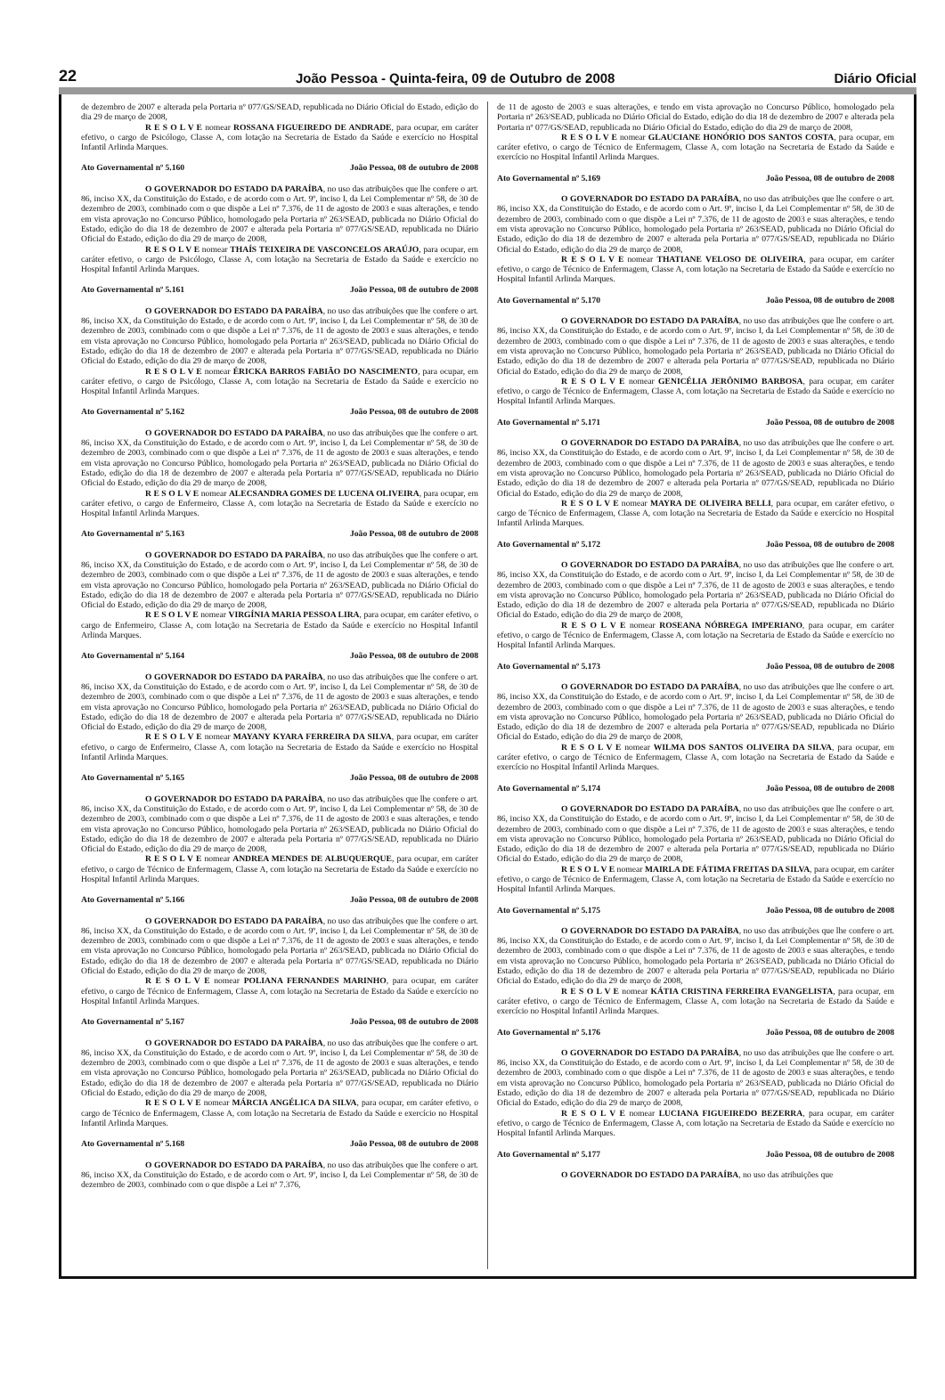22 João Pessoa - Quinta-feira, 09 de Outubro de 2008 Diário Oficial
de dezembro de 2007 e alterada pela Portaria nº 077/GS/SEAD, republicada no Diário Oficial do Estado, edição do dia 29 de março de 2008,
R E S O L V E nomear ROSSANA FIGUEIREDO DE ANDRADE, para ocupar, em caráter efetivo, o cargo de Psicólogo, Classe A, com lotação na Secretaria de Estado da Saúde e exercício no Hospital Infantil Arlinda Marques.
Ato Governamental nº 5.160 João Pessoa, 08 de outubro de 2008
O GOVERNADOR DO ESTADO DA PARAÍBA, no uso das atribuições que lhe confere o art. 86, inciso XX, da Constituição do Estado, e de acordo com o Art. 9º, inciso I, da Lei Complementar nº 58, de 30 de dezembro de 2003, combinado com o que dispõe a Lei nº 7.376, de 11 de agosto de 2003 e suas alterações, e tendo em vista aprovação no Concurso Público, homologado pela Portaria nº 263/SEAD, publicada no Diário Oficial do Estado, edição do dia 18 de dezembro de 2007 e alterada pela Portaria nº 077/GS/SEAD, republicada no Diário Oficial do Estado, edição do dia 29 de março de 2008,
R E S O L V E nomear THAÍS TEIXEIRA DE VASCONCELOS ARAÚJO, para ocupar, em caráter efetivo, o cargo de Psicólogo, Classe A, com lotação na Secretaria de Estado da Saúde e exercício no Hospital Infantil Arlinda Marques.
Ato Governamental nº 5.161 João Pessoa, 08 de outubro de 2008
O GOVERNADOR DO ESTADO DA PARAÍBA, no uso das atribuições que lhe confere o art. 86, inciso XX, da Constituição do Estado, e de acordo com o Art. 9º, inciso I, da Lei Complementar nº 58, de 30 de dezembro de 2003, combinado com o que dispõe a Lei nº 7.376, de 11 de agosto de 2003 e suas alterações, e tendo em vista aprovação no Concurso Público, homologado pela Portaria nº 263/SEAD, publicada no Diário Oficial do Estado, edição do dia 18 de dezembro de 2007 e alterada pela Portaria nº 077/GS/SEAD, republicada no Diário Oficial do Estado, edição do dia 29 de março de 2008,
R E S O L V E nomear ÉRICKA BARROS FABIÃO DO NASCIMENTO, para ocupar, em caráter efetivo, o cargo de Psicólogo, Classe A, com lotação na Secretaria de Estado da Saúde e exercício no Hospital Infantil Arlinda Marques.
Ato Governamental nº 5.162 João Pessoa, 08 de outubro de 2008
O GOVERNADOR DO ESTADO DA PARAÍBA, no uso das atribuições que lhe confere o art. 86, inciso XX, da Constituição do Estado, e de acordo com o Art. 9º, inciso I, da Lei Complementar nº 58, de 30 de dezembro de 2003, combinado com o que dispõe a Lei nº 7.376, de 11 de agosto de 2003 e suas alterações, e tendo em vista aprovação no Concurso Público, homologado pela Portaria nº 263/SEAD, publicada no Diário Oficial do Estado, edição do dia 18 de dezembro de 2007 e alterada pela Portaria nº 077/GS/SEAD, republicada no Diário Oficial do Estado, edição do dia 29 de março de 2008,
R E S O L V E nomear ALECSANDRA GOMES DE LUCENA OLIVEIRA, para ocupar, em caráter efetivo, o cargo de Enfermeiro, Classe A, com lotação na Secretaria de Estado da Saúde e exercício no Hospital Infantil Arlinda Marques.
Ato Governamental nº 5.163 João Pessoa, 08 de outubro de 2008
O GOVERNADOR DO ESTADO DA PARAÍBA, no uso das atribuições que lhe confere o art. 86, inciso XX, da Constituição do Estado, e de acordo com o Art. 9º, inciso I, da Lei Complementar nº 58, de 30 de dezembro de 2003, combinado com o que dispõe a Lei nº 7.376, de 11 de agosto de 2003 e suas alterações, e tendo em vista aprovação no Concurso Público, homologado pela Portaria nº 263/SEAD, publicada no Diário Oficial do Estado, edição do dia 18 de dezembro de 2007 e alterada pela Portaria nº 077/GS/SEAD, republicada no Diário Oficial do Estado, edição do dia 29 de março de 2008,
R E S O L V E nomear VIRGÍNIA MARIA PESSOA LIRA, para ocupar, em caráter efetivo, o cargo de Enfermeiro, Classe A, com lotação na Secretaria de Estado da Saúde e exercício no Hospital Infantil Arlinda Marques.
Ato Governamental nº 5.164 João Pessoa, 08 de outubro de 2008
O GOVERNADOR DO ESTADO DA PARAÍBA, no uso das atribuições que lhe confere o art. 86, inciso XX, da Constituição do Estado, e de acordo com o Art. 9º, inciso I, da Lei Complementar nº 58, de 30 de dezembro de 2003, combinado com o que dispõe a Lei nº 7.376, de 11 de agosto de 2003 e suas alterações, e tendo em vista aprovação no Concurso Público, homologado pela Portaria nº 263/SEAD, publicada no Diário Oficial do Estado, edição do dia 18 de dezembro de 2007 e alterada pela Portaria nº 077/GS/SEAD, republicada no Diário Oficial do Estado, edição do dia 29 de março de 2008,
R E S O L V E nomear MAYANY KYARA FERREIRA DA SILVA, para ocupar, em caráter efetivo, o cargo de Enfermeiro, Classe A, com lotação na Secretaria de Estado da Saúde e exercício no Hospital Infantil Arlinda Marques.
Ato Governamental nº 5.165 João Pessoa, 08 de outubro de 2008
O GOVERNADOR DO ESTADO DA PARAÍBA, no uso das atribuições que lhe confere o art. 86, inciso XX, da Constituição do Estado, e de acordo com o Art. 9º, inciso I, da Lei Complementar nº 58, de 30 de dezembro de 2003, combinado com o que dispõe a Lei nº 7.376, de 11 de agosto de 2003 e suas alterações, e tendo em vista aprovação no Concurso Público, homologado pela Portaria nº 263/SEAD, publicada no Diário Oficial do Estado, edição do dia 18 de dezembro de 2007 e alterada pela Portaria nº 077/GS/SEAD, republicada no Diário Oficial do Estado, edição do dia 29 de março de 2008,
R E S O L V E nomear ANDREA MENDES DE ALBUQUERQUE, para ocupar, em caráter efetivo, o cargo de Técnico de Enfermagem, Classe A, com lotação na Secretaria de Estado da Saúde e exercício no Hospital Infantil Arlinda Marques.
Ato Governamental nº 5.166 João Pessoa, 08 de outubro de 2008
O GOVERNADOR DO ESTADO DA PARAÍBA, no uso das atribuições que lhe confere o art. 86, inciso XX, da Constituição do Estado, e de acordo com o Art. 9º, inciso I, da Lei Complementar nº 58, de 30 de dezembro de 2003, combinado com o que dispõe a Lei nº 7.376, de 11 de agosto de 2003 e suas alterações, e tendo em vista aprovação no Concurso Público, homologado pela Portaria nº 263/SEAD, publicada no Diário Oficial do Estado, edição do dia 18 de dezembro de 2007 e alterada pela Portaria nº 077/GS/SEAD, republicada no Diário Oficial do Estado, edição do dia 29 de março de 2008,
R E S O L V E nomear POLIANA FERNANDES MARINHO, para ocupar, em caráter efetivo, o cargo de Técnico de Enfermagem, Classe A, com lotação na Secretaria de Estado da Saúde e exercício no Hospital Infantil Arlinda Marques.
Ato Governamental nº 5.167 João Pessoa, 08 de outubro de 2008
O GOVERNADOR DO ESTADO DA PARAÍBA, no uso das atribuições que lhe confere o art. 86, inciso XX, da Constituição do Estado, e de acordo com o Art. 9º, inciso I, da Lei Complementar nº 58, de 30 de dezembro de 2003, combinado com o que dispõe a Lei nº 7.376, de 11 de agosto de 2003 e suas alterações, e tendo em vista aprovação no Concurso Público, homologado pela Portaria nº 263/SEAD, publicada no Diário Oficial do Estado, edição do dia 18 de dezembro de 2007 e alterada pela Portaria nº 077/GS/SEAD, republicada no Diário Oficial do Estado, edição do dia 29 de março de 2008,
R E S O L V E nomear MÁRCIA ANGÉLICA DA SILVA, para ocupar, em caráter efetivo, o cargo de Técnico de Enfermagem, Classe A, com lotação na Secretaria de Estado da Saúde e exercício no Hospital Infantil Arlinda Marques.
Ato Governamental nº 5.168 João Pessoa, 08 de outubro de 2008
O GOVERNADOR DO ESTADO DA PARAÍBA, no uso das atribuições que lhe confere o art. 86, inciso XX, da Constituição do Estado, e de acordo com o Art. 9º, inciso I, da Lei Complementar nº 58, de 30 de dezembro de 2003, combinado com o que dispõe a Lei nº 7.376,
de 11 de agosto de 2003 e suas alterações, e tendo em vista aprovação no Concurso Público, homologado pela Portaria nº 263/SEAD, publicada no Diário Oficial do Estado, edição do dia 18 de dezembro de 2007 e alterada pela Portaria nº 077/GS/SEAD, republicada no Diário Oficial do Estado, edição do dia 29 de março de 2008,
R E S O L V E nomear GLAUCIANE HONÓRIO DOS SANTOS COSTA, para ocupar, em caráter efetivo, o cargo de Técnico de Enfermagem, Classe A, com lotação na Secretaria de Estado da Saúde e exercício no Hospital Infantil Arlinda Marques.
Ato Governamental nº 5.169 João Pessoa, 08 de outubro de 2008
O GOVERNADOR DO ESTADO DA PARAÍBA, no uso das atribuições que lhe confere o art. 86, inciso XX, da Constituição do Estado, e de acordo com o Art. 9º, inciso I, da Lei Complementar nº 58, de 30 de dezembro de 2003, combinado com o que dispõe a Lei nº 7.376, de 11 de agosto de 2003 e suas alterações, e tendo em vista aprovação no Concurso Público, homologado pela Portaria nº 263/SEAD, publicada no Diário Oficial do Estado, edição do dia 18 de dezembro de 2007 e alterada pela Portaria nº 077/GS/SEAD, republicada no Diário Oficial do Estado, edição do dia 29 de março de 2008,
R E S O L V E nomear THATIANE VELOSO DE OLIVEIRA, para ocupar, em caráter efetivo, o cargo de Técnico de Enfermagem, Classe A, com lotação na Secretaria de Estado da Saúde e exercício no Hospital Infantil Arlinda Marques.
Ato Governamental nº 5.170 João Pessoa, 08 de outubro de 2008
O GOVERNADOR DO ESTADO DA PARAÍBA, no uso das atribuições que lhe confere o art. 86, inciso XX, da Constituição do Estado, e de acordo com o Art. 9º, inciso I, da Lei Complementar nº 58, de 30 de dezembro de 2003, combinado com o que dispõe a Lei nº 7.376, de 11 de agosto de 2003 e suas alterações, e tendo em vista aprovação no Concurso Público, homologado pela Portaria nº 263/SEAD, publicada no Diário Oficial do Estado, edição do dia 18 de dezembro de 2007 e alterada pela Portaria nº 077/GS/SEAD, republicada no Diário Oficial do Estado, edição do dia 29 de março de 2008,
R E S O L V E nomear GENICÉLIA JERÔNIMO BARBOSA, para ocupar, em caráter efetivo, o cargo de Técnico de Enfermagem, Classe A, com lotação na Secretaria de Estado da Saúde e exercício no Hospital Infantil Arlinda Marques.
Ato Governamental nº 5.171 João Pessoa, 08 de outubro de 2008
O GOVERNADOR DO ESTADO DA PARAÍBA, no uso das atribuições que lhe confere o art. 86, inciso XX, da Constituição do Estado, e de acordo com o Art. 9º, inciso I, da Lei Complementar nº 58, de 30 de dezembro de 2003, combinado com o que dispõe a Lei nº 7.376, de 11 de agosto de 2003 e suas alterações, e tendo em vista aprovação no Concurso Público, homologado pela Portaria nº 263/SEAD, publicada no Diário Oficial do Estado, edição do dia 18 de dezembro de 2007 e alterada pela Portaria nº 077/GS/SEAD, republicada no Diário Oficial do Estado, edição do dia 29 de março de 2008,
R E S O L V E nomear MAYRA DE OLIVEIRA BELLI, para ocupar, em caráter efetivo, o cargo de Técnico de Enfermagem, Classe A, com lotação na Secretaria de Estado da Saúde e exercício no Hospital Infantil Arlinda Marques.
Ato Governamental nº 5.172 João Pessoa, 08 de outubro de 2008
O GOVERNADOR DO ESTADO DA PARAÍBA, no uso das atribuições que lhe confere o art. 86, inciso XX, da Constituição do Estado, e de acordo com o Art. 9º, inciso I, da Lei Complementar nº 58, de 30 de dezembro de 2003, combinado com o que dispõe a Lei nº 7.376, de 11 de agosto de 2003 e suas alterações, e tendo em vista aprovação no Concurso Público, homologado pela Portaria nº 263/SEAD, publicada no Diário Oficial do Estado, edição do dia 18 de dezembro de 2007 e alterada pela Portaria nº 077/GS/SEAD, republicada no Diário Oficial do Estado, edição do dia 29 de março de 2008,
R E S O L V E nomear ROSEANA NÓBREGA IMPERIANO, para ocupar, em caráter efetivo, o cargo de Técnico de Enfermagem, Classe A, com lotação na Secretaria de Estado da Saúde e exercício no Hospital Infantil Arlinda Marques.
Ato Governamental nº 5.173 João Pessoa, 08 de outubro de 2008
O GOVERNADOR DO ESTADO DA PARAÍBA, no uso das atribuições que lhe confere o art. 86, inciso XX, da Constituição do Estado, e de acordo com o Art. 9º, inciso I, da Lei Complementar nº 58, de 30 de dezembro de 2003, combinado com o que dispõe a Lei nº 7.376, de 11 de agosto de 2003 e suas alterações, e tendo em vista aprovação no Concurso Público, homologado pela Portaria nº 263/SEAD, publicada no Diário Oficial do Estado, edição do dia 18 de dezembro de 2007 e alterada pela Portaria nº 077/GS/SEAD, republicada no Diário Oficial do Estado, edição do dia 29 de março de 2008,
R E S O L V E nomear WILMA DOS SANTOS OLIVEIRA DA SILVA, para ocupar, em caráter efetivo, o cargo de Técnico de Enfermagem, Classe A, com lotação na Secretaria de Estado da Saúde e exercício no Hospital Infantil Arlinda Marques.
Ato Governamental nº 5.174 João Pessoa, 08 de outubro de 2008
O GOVERNADOR DO ESTADO DA PARAÍBA, no uso das atribuições que lhe confere o art. 86, inciso XX, da Constituição do Estado, e de acordo com o Art. 9º, inciso I, da Lei Complementar nº 58, de 30 de dezembro de 2003, combinado com o que dispõe a Lei nº 7.376, de 11 de agosto de 2003 e suas alterações, e tendo em vista aprovação no Concurso Público, homologado pela Portaria nº 263/SEAD, publicada no Diário Oficial do Estado, edição do dia 18 de dezembro de 2007 e alterada pela Portaria nº 077/GS/SEAD, republicada no Diário Oficial do Estado, edição do dia 29 de março de 2008,
R E S O L V E nomear MAIRLA DE FÁTIMA FREITAS DA SILVA, para ocupar, em caráter efetivo, o cargo de Técnico de Enfermagem, Classe A, com lotação na Secretaria de Estado da Saúde e exercício no Hospital Infantil Arlinda Marques.
Ato Governamental nº 5.175 João Pessoa, 08 de outubro de 2008
O GOVERNADOR DO ESTADO DA PARAÍBA, no uso das atribuições que lhe confere o art. 86, inciso XX, da Constituição do Estado, e de acordo com o Art. 9º, inciso I, da Lei Complementar nº 58, de 30 de dezembro de 2003, combinado com o que dispõe a Lei nº 7.376, de 11 de agosto de 2003 e suas alterações, e tendo em vista aprovação no Concurso Público, homologado pela Portaria nº 263/SEAD, publicada no Diário Oficial do Estado, edição do dia 18 de dezembro de 2007 e alterada pela Portaria nº 077/GS/SEAD, republicada no Diário Oficial do Estado, edição do dia 29 de março de 2008,
R E S O L V E nomear KÁTIA CRISTINA FERREIRA EVANGELISTA, para ocupar, em caráter efetivo, o cargo de Técnico de Enfermagem, Classe A, com lotação na Secretaria de Estado da Saúde e exercício no Hospital Infantil Arlinda Marques.
Ato Governamental nº 5.176 João Pessoa, 08 de outubro de 2008
O GOVERNADOR DO ESTADO DA PARAÍBA, no uso das atribuições que lhe confere o art. 86, inciso XX, da Constituição do Estado, e de acordo com o Art. 9º, inciso I, da Lei Complementar nº 58, de 30 de dezembro de 2003, combinado com o que dispõe a Lei nº 7.376, de 11 de agosto de 2003 e suas alterações, e tendo em vista aprovação no Concurso Público, homologado pela Portaria nº 263/SEAD, publicada no Diário Oficial do Estado, edição do dia 18 de dezembro de 2007 e alterada pela Portaria nº 077/GS/SEAD, republicada no Diário Oficial do Estado, edição do dia 29 de março de 2008,
R E S O L V E nomear LUCIANA FIGUEIREDO BEZERRA, para ocupar, em caráter efetivo, o cargo de Técnico de Enfermagem, Classe A, com lotação na Secretaria de Estado da Saúde e exercício no Hospital Infantil Arlinda Marques.
Ato Governamental nº 5.177 João Pessoa, 08 de outubro de 2008
O GOVERNADOR DO ESTADO DA PARAÍBA, no uso das atribuições que